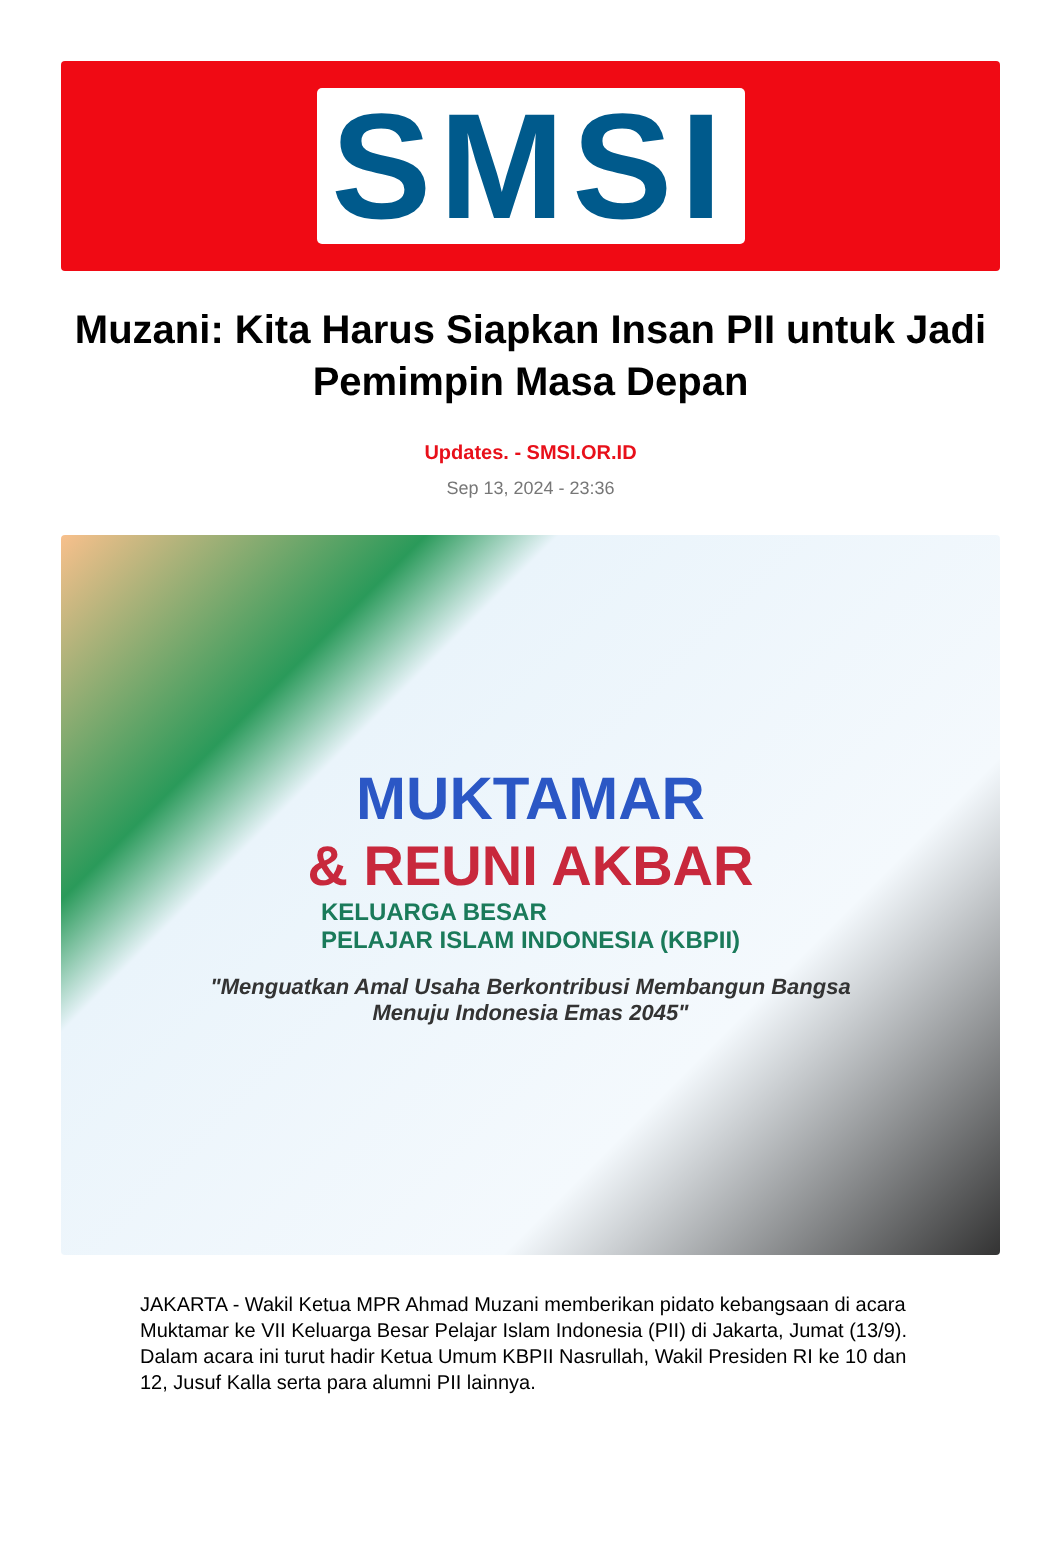SMSI
Muzani: Kita Harus Siapkan Insan PII untuk Jadi Pemimpin Masa Depan
Updates. - SMSI.OR.ID
Sep 13, 2024 - 23:36
MUKTAMAR
& REUNI AKBAR
KELUARGA BESAR
PELAJAR ISLAM INDONESIA (KBPII)
"Menguatkan Amal Usaha Berkontribusi Membangun Bangsa
Menuju Indonesia Emas 2045"
JAKARTA - Wakil Ketua MPR Ahmad Muzani memberikan pidato kebangsaan di acara Muktamar ke VII Keluarga Besar Pelajar Islam Indonesia (PII) di Jakarta, Jumat (13/9). Dalam acara ini turut hadir Ketua Umum KBPII Nasrullah, Wakil Presiden RI ke 10 dan 12, Jusuf Kalla serta para alumni PII lainnya.